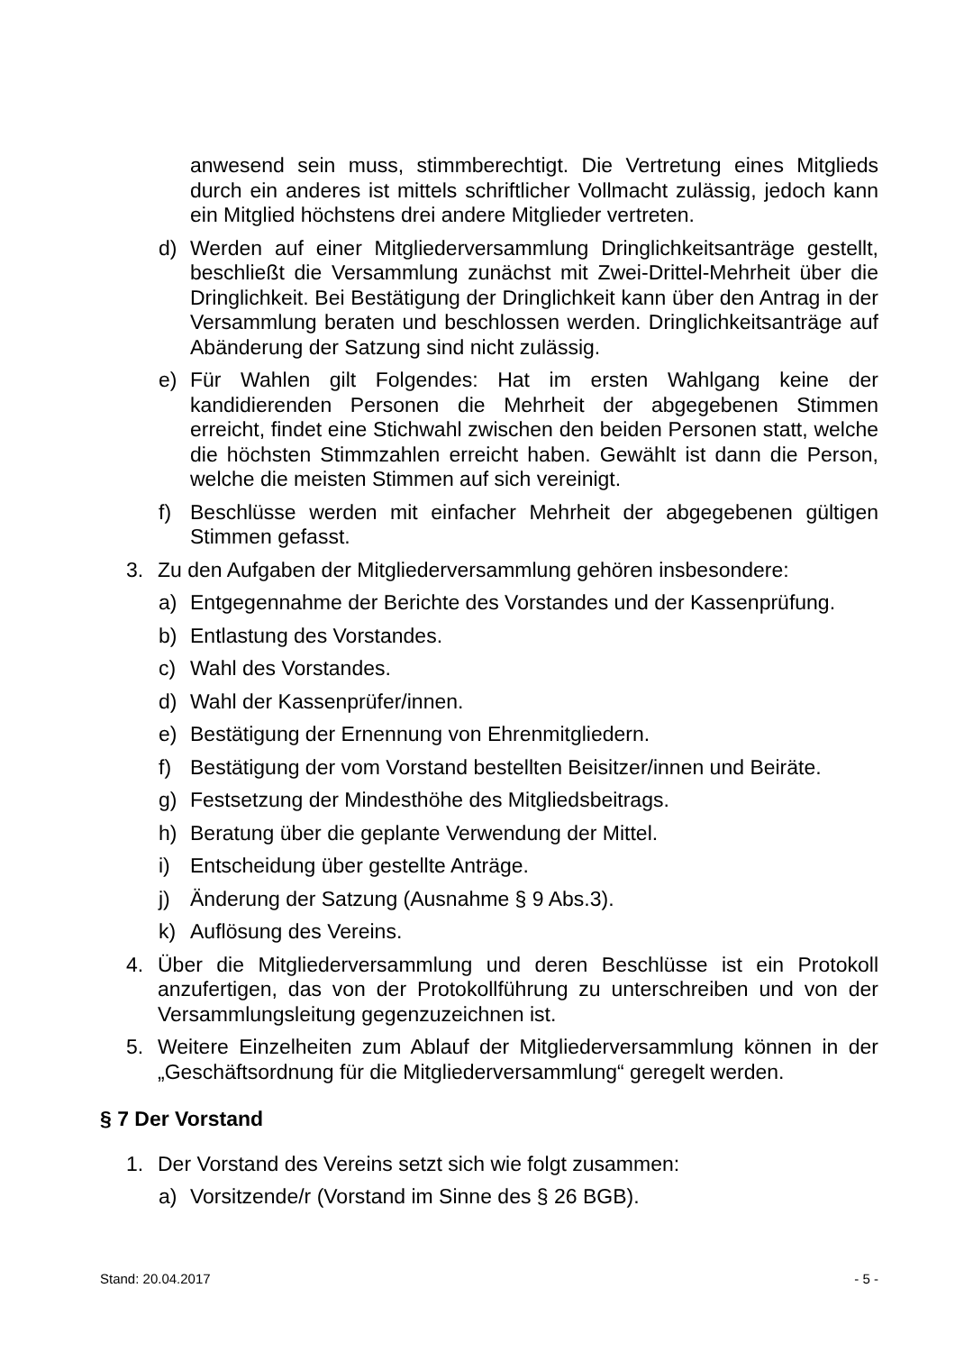anwesend sein muss, stimmberechtigt. Die Vertretung eines Mitglieds durch ein anderes ist mittels schriftlicher Vollmacht zulässig, jedoch kann ein Mitglied höchstens drei andere Mitglieder vertreten.
d) Werden auf einer Mitgliederversammlung Dringlichkeitsanträge gestellt, beschließt die Versammlung zunächst mit Zwei-Drittel-Mehrheit über die Dringlichkeit. Bei Bestätigung der Dringlichkeit kann über den Antrag in der Versammlung beraten und beschlossen werden. Dringlichkeitsanträge auf Abänderung der Satzung sind nicht zulässig.
e) Für Wahlen gilt Folgendes: Hat im ersten Wahlgang keine der kandidierenden Personen die Mehrheit der abgegebenen Stimmen erreicht, findet eine Stichwahl zwischen den beiden Personen statt, welche die höchsten Stimmzahlen erreicht haben. Gewählt ist dann die Person, welche die meisten Stimmen auf sich vereinigt.
f) Beschlüsse werden mit einfacher Mehrheit der abgegebenen gültigen Stimmen gefasst.
3. Zu den Aufgaben der Mitgliederversammlung gehören insbesondere:
a) Entgegennahme der Berichte des Vorstandes und der Kassenprüfung.
b) Entlastung des Vorstandes.
c) Wahl des Vorstandes.
d) Wahl der Kassenprüfer/innen.
e) Bestätigung der Ernennung von Ehrenmitgliedern.
f) Bestätigung der vom Vorstand bestellten Beisitzer/innen und Beiräte.
g) Festsetzung der Mindesthöhe des Mitgliedsbeitrags.
h) Beratung über die geplante Verwendung der Mittel.
i) Entscheidung über gestellte Anträge.
j) Änderung der Satzung (Ausnahme § 9 Abs.3).
k) Auflösung des Vereins.
4. Über die Mitgliederversammlung und deren Beschlüsse ist ein Protokoll anzufertigen, das von der Protokollführung zu unterschreiben und von der Versammlungsleitung gegenzuzeichnen ist.
5. Weitere Einzelheiten zum Ablauf der Mitgliederversammlung können in der „Geschäftsordnung für die Mitgliederversammlung“ geregelt werden.
§ 7 Der Vorstand
1. Der Vorstand des Vereins setzt sich wie folgt zusammen:
a) Vorsitzende/r (Vorstand im Sinne des § 26 BGB).
Stand: 20.04.2017 - 5 -